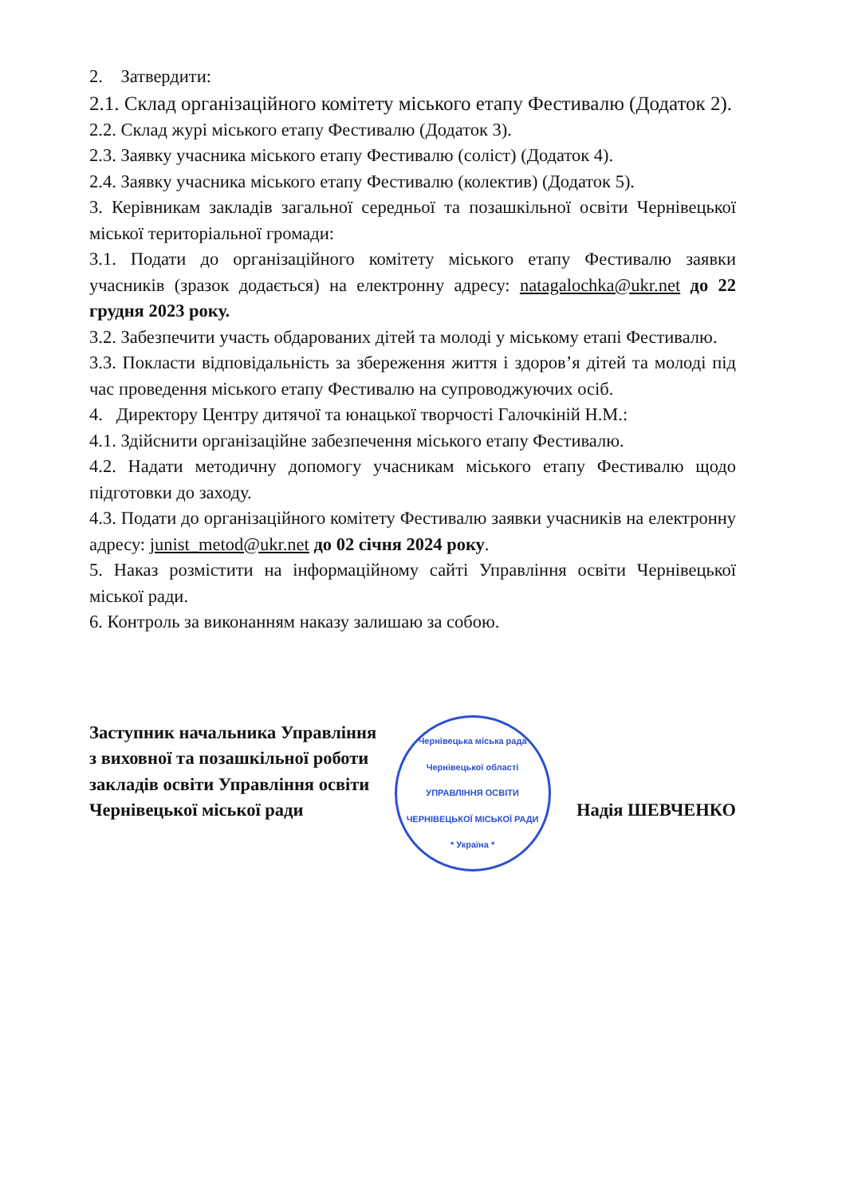2. Затвердити:
2.1. Склад організаційного комітету міського етапу Фестивалю (Додаток 2).
2.2. Склад журі міського етапу Фестивалю (Додаток 3).
2.3. Заявку учасника міського етапу Фестивалю (соліст) (Додаток 4).
2.4. Заявку учасника міського етапу Фестивалю (колектив) (Додаток 5).
3. Керівникам закладів загальної середньої та позашкільної освіти Чернівецької міської територіальної громади:
3.1. Подати до організаційного комітету міського етапу Фестивалю заявки учасників (зразок додається) на електронну адресу: natagalochka@ukr.net до 22 грудня 2023 року.
3.2. Забезпечити участь обдарованих дітей та молоді у міському етапі Фестивалю.
3.3. Покласти відповідальність за збереження життя і здоров’я дітей та молоді під час проведення міського етапу Фестивалю на супроводжуючих осіб.
4. Директору Центру дитячої та юнацької творчості Галочкіній Н.М.:
4.1. Здійснити організаційне забезпечення міського етапу Фестивалю.
4.2. Надати методичну допомогу учасникам міського етапу Фестивалю щодо підготовки до заходу.
4.3. Подати до організаційного комітету Фестивалю заявки учасників на електронну адресу: junist_metod@ukr.net до 02 січня 2024 року.
5. Наказ розмістити на інформаційному сайті Управління освіти Чернівецької міської ради.
6. Контроль за виконанням наказу залишаю за собою.
Заступник начальника Управління
з виховної та позашкільної роботи
закладів освіти Управління освіти
Чернівецької міської ради
Чернівецька міська рада Чернівецької області
УПРАВЛІННЯ ОСВІТИ ЧЕРНІВЕЦЬКОЇ МІСЬКОЇ РАДИ
* Україна *
Надія ШЕВЧЕНКО